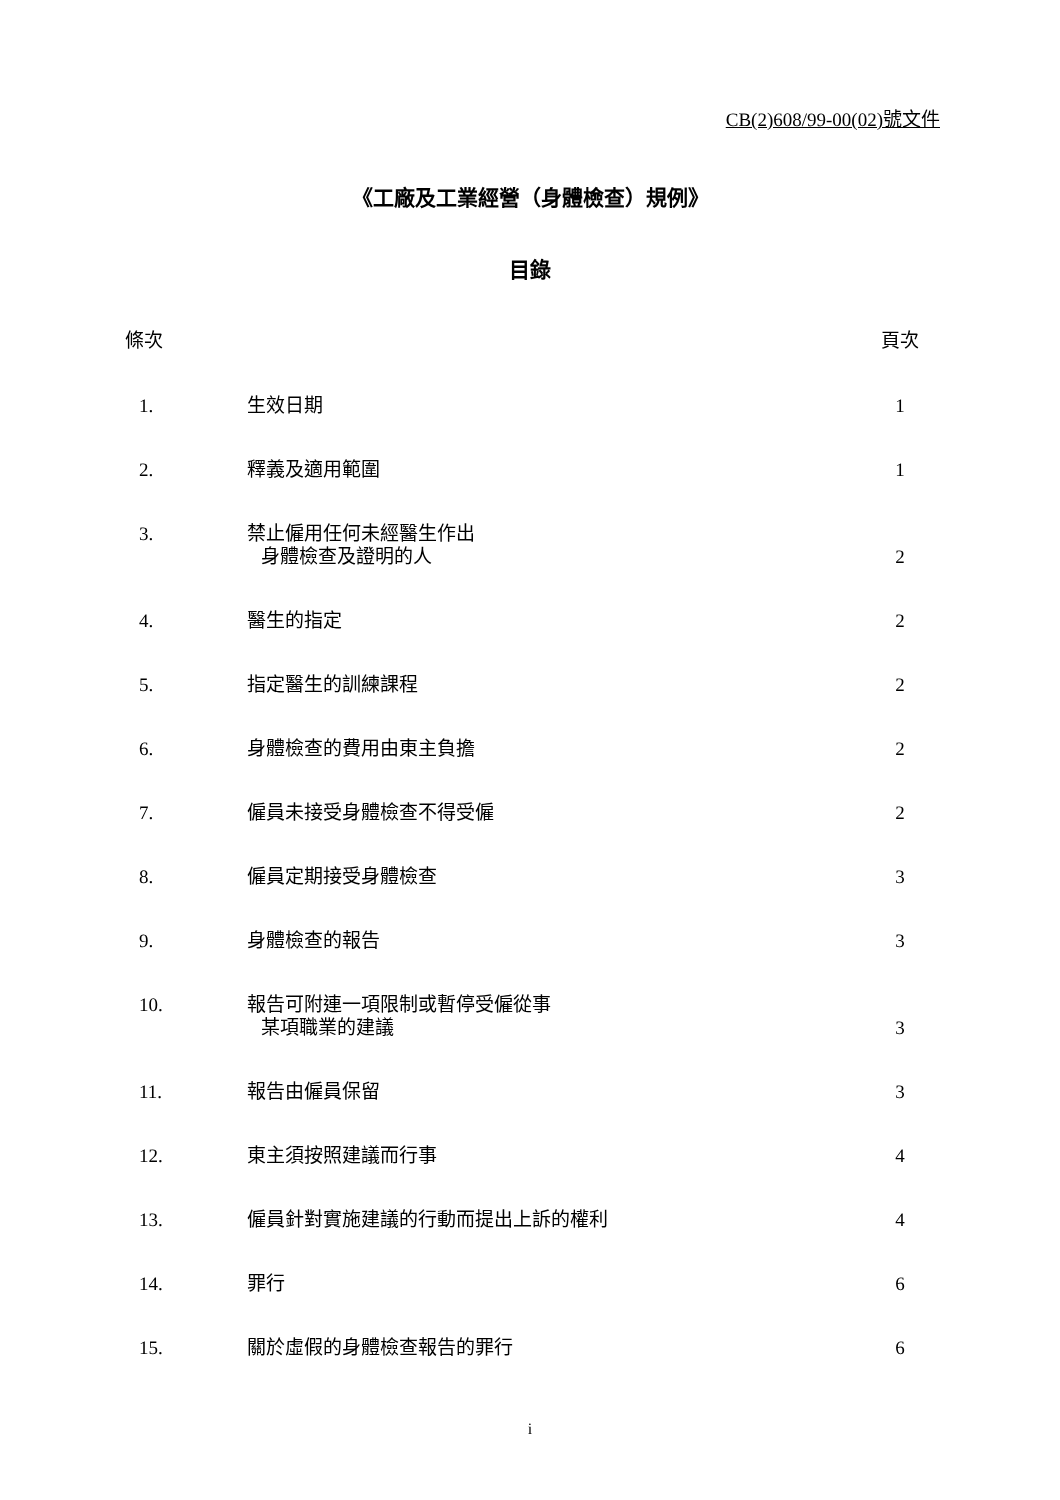CB(2)608/99-00(02)號文件
《工廠及工業經營（身體檢查）規例》
目錄
| 條次 | | 頁次 |
| --- | --- | --- |
| 1. | 生效日期 | 1 |
| 2. | 釋義及適用範圍 | 1 |
| 3. | 禁止僱用任何未經醫生作出 身體檢查及證明的人 | 2 |
| 4. | 醫生的指定 | 2 |
| 5. | 指定醫生的訓練課程 | 2 |
| 6. | 身體檢查的費用由東主負擔 | 2 |
| 7. | 僱員未接受身體檢查不得受僱 | 2 |
| 8. | 僱員定期接受身體檢查 | 3 |
| 9. | 身體檢查的報告 | 3 |
| 10. | 報告可附連一項限制或暫停受僱從事 某項職業的建議 | 3 |
| 11. | 報告由僱員保留 | 3 |
| 12. | 東主須按照建議而行事 | 4 |
| 13. | 僱員針對實施建議的行動而提出上訴的權利 | 4 |
| 14. | 罪行 | 6 |
| 15. | 關於虛假的身體檢查報告的罪行 | 6 |
i